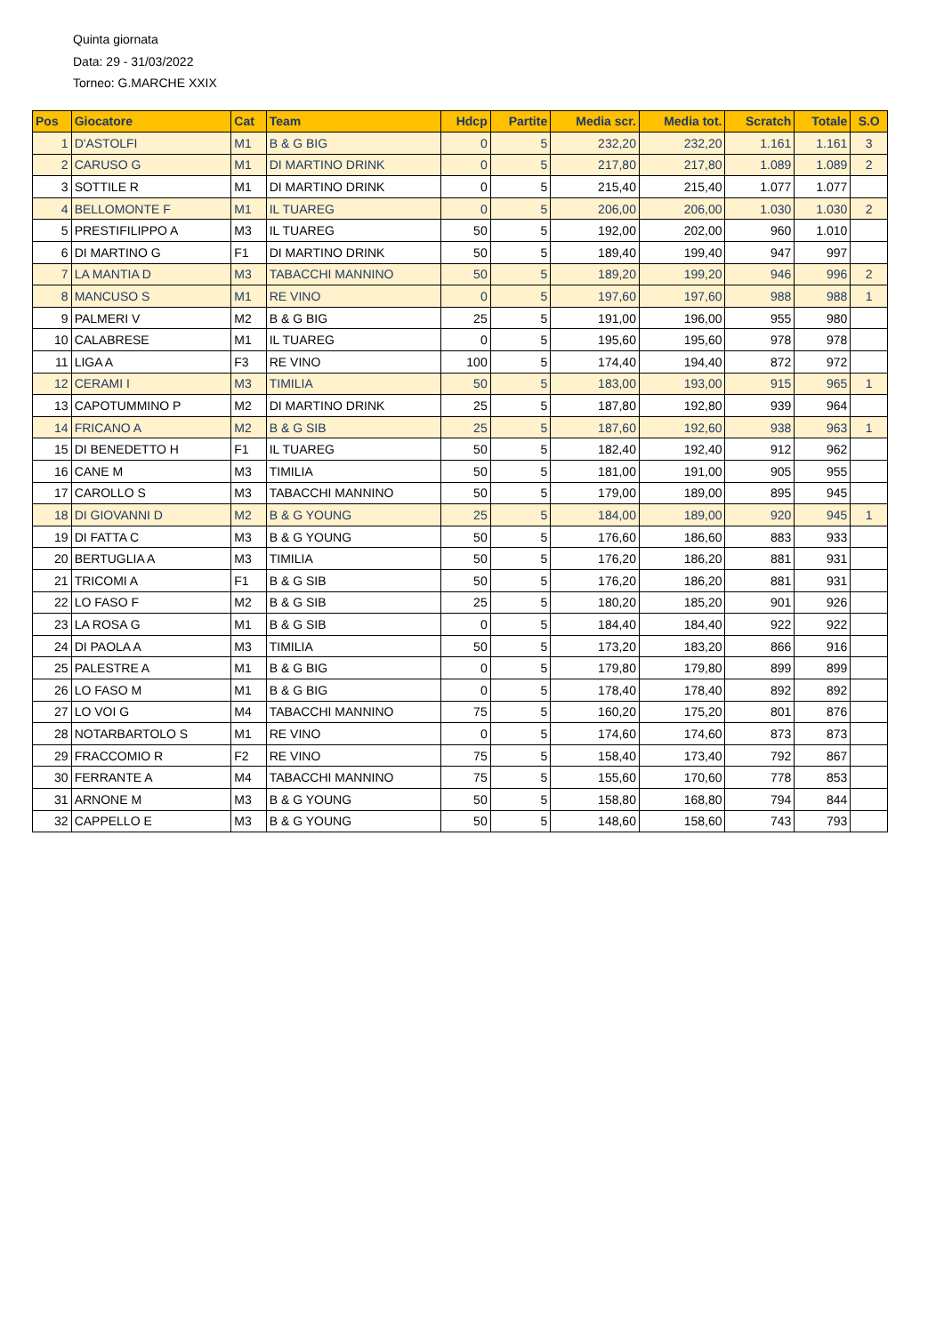Quinta giornata
Data: 29 - 31/03/2022
Torneo: G.MARCHE XXIX
| Pos | Giocatore | Cat | Team | Hdcp | Partite | Media scr. | Media tot. | Scratch | Totale | S.O |
| --- | --- | --- | --- | --- | --- | --- | --- | --- | --- | --- |
| 1 | D'ASTOLFI | M1 | B & G BIG | 0 | 5 | 232,20 | 232,20 | 1.161 | 1.161 | 3 |
| 2 | CARUSO G | M1 | DI MARTINO DRINK | 0 | 5 | 217,80 | 217,80 | 1.089 | 1.089 | 2 |
| 3 | SOTTILE R | M1 | DI MARTINO DRINK | 0 | 5 | 215,40 | 215,40 | 1.077 | 1.077 | |
| 4 | BELLOMONTE F | M1 | IL TUAREG | 0 | 5 | 206,00 | 206,00 | 1.030 | 1.030 | 2 |
| 5 | PRESTIFILIPPO A | M3 | IL TUAREG | 50 | 5 | 192,00 | 202,00 | 960 | 1.010 | |
| 6 | DI MARTINO G | F1 | DI MARTINO DRINK | 50 | 5 | 189,40 | 199,40 | 947 | 997 | |
| 7 | LA MANTIA D | M3 | TABACCHI MANNINO | 50 | 5 | 189,20 | 199,20 | 946 | 996 | 2 |
| 8 | MANCUSO S | M1 | RE VINO | 0 | 5 | 197,60 | 197,60 | 988 | 988 | 1 |
| 9 | PALMERI V | M2 | B & G BIG | 25 | 5 | 191,00 | 196,00 | 955 | 980 | |
| 10 | CALABRESE | M1 | IL TUAREG | 0 | 5 | 195,60 | 195,60 | 978 | 978 | |
| 11 | LIGA A | F3 | RE VINO | 100 | 5 | 174,40 | 194,40 | 872 | 972 | |
| 12 | CERAMI I | M3 | TIMILIA | 50 | 5 | 183,00 | 193,00 | 915 | 965 | 1 |
| 13 | CAPOTUMMINO P | M2 | DI MARTINO DRINK | 25 | 5 | 187,80 | 192,80 | 939 | 964 | |
| 14 | FRICANO A | M2 | B & G SIB | 25 | 5 | 187,60 | 192,60 | 938 | 963 | 1 |
| 15 | DI BENEDETTO H | F1 | IL TUAREG | 50 | 5 | 182,40 | 192,40 | 912 | 962 | |
| 16 | CANE M | M3 | TIMILIA | 50 | 5 | 181,00 | 191,00 | 905 | 955 | |
| 17 | CAROLLO S | M3 | TABACCHI MANNINO | 50 | 5 | 179,00 | 189,00 | 895 | 945 | |
| 18 | DI GIOVANNI D | M2 | B & G YOUNG | 25 | 5 | 184,00 | 189,00 | 920 | 945 | 1 |
| 19 | DI FATTA C | M3 | B & G YOUNG | 50 | 5 | 176,60 | 186,60 | 883 | 933 | |
| 20 | BERTUGLIA A | M3 | TIMILIA | 50 | 5 | 176,20 | 186,20 | 881 | 931 | |
| 21 | TRICOMI A | F1 | B & G SIB | 50 | 5 | 176,20 | 186,20 | 881 | 931 | |
| 22 | LO FASO F | M2 | B & G SIB | 25 | 5 | 180,20 | 185,20 | 901 | 926 | |
| 23 | LA ROSA G | M1 | B & G SIB | 0 | 5 | 184,40 | 184,40 | 922 | 922 | |
| 24 | DI PAOLA A | M3 | TIMILIA | 50 | 5 | 173,20 | 183,20 | 866 | 916 | |
| 25 | PALESTRE A | M1 | B & G BIG | 0 | 5 | 179,80 | 179,80 | 899 | 899 | |
| 26 | LO FASO M | M1 | B & G BIG | 0 | 5 | 178,40 | 178,40 | 892 | 892 | |
| 27 | LO VOI G | M4 | TABACCHI MANNINO | 75 | 5 | 160,20 | 175,20 | 801 | 876 | |
| 28 | NOTARBARTOLO S | M1 | RE VINO | 0 | 5 | 174,60 | 174,60 | 873 | 873 | |
| 29 | FRACCOMIO R | F2 | RE VINO | 75 | 5 | 158,40 | 173,40 | 792 | 867 | |
| 30 | FERRANTE A | M4 | TABACCHI MANNINO | 75 | 5 | 155,60 | 170,60 | 778 | 853 | |
| 31 | ARNONE M | M3 | B & G YOUNG | 50 | 5 | 158,80 | 168,80 | 794 | 844 | |
| 32 | CAPPELLO E | M3 | B & G YOUNG | 50 | 5 | 148,60 | 158,60 | 743 | 793 | |